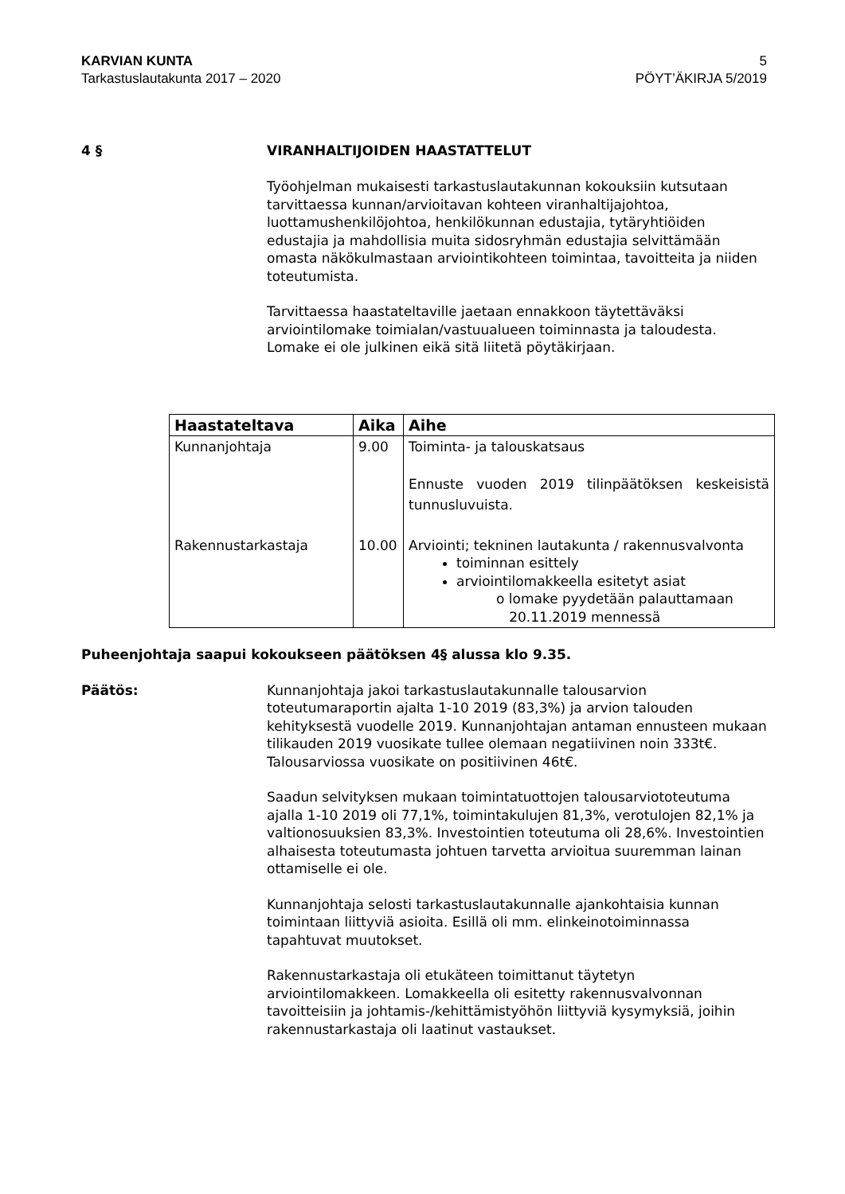KARVIAN KUNTA 5
Tarkastuslautakunta 2017 – 2020 PÖYT’ÄKIRJA 5/2019
4 § VIRANHALTIJOIDEN HAASTATTELUT
Työohjelman mukaisesti tarkastuslautakunnan kokouksiin kutsutaan tarvittaessa kunnan/arvioitavan kohteen viranhaltijajohtoa, luottamushenkilöjohtoa, henkilökunnan edustajia, tytäryhtiöiden edustajia ja mahdollisia muita sidosryhmän edustajia selvittämään omasta näkökulmastaan arviointikohteen toimintaa, tavoitteita ja niiden toteutumista.
Tarvittaessa haastateltaville jaetaan ennakkoon täytettäväksi arviointilomake toimialan/vastuualueen toiminnasta ja taloudesta. Lomake ei ole julkinen eikä sitä liitetä pöytäkirjaan.
| Haastateltava | Aika | Aihe |
| --- | --- | --- |
| Kunnanjohtaja | 9.00 | Toiminta- ja talouskatsaus Ennuste vuoden 2019 tilinpäätöksen keskeisistä tunnusluvuista. |
| Rakennustarkastaja | 10.00 | Arviointi; tekninen lautakunta / rakennusvalvonta toiminnan esittely arviointilomakkeella esitetyt asiat o lomake pyydetään palauttamaan 20.11.2019 mennessä |
Puheenjohtaja saapui kokoukseen päätöksen 4§ alussa klo 9.35.
Päätös: Kunnanjohtaja jakoi tarkastuslautakunnalle talousarvion toteutumaraportin ajalta 1-10 2019 (83,3%) ja arvion talouden kehityksestä vuodelle 2019. Kunnanjohtajan antaman ennusteen mukaan tilikauden 2019 vuosikate tullee olemaan negatiivinen noin 333t€. Talousarviossa vuosikate on positiivinen 46t€.
Saadun selvityksen mukaan toimintatuottojen talousarviototeutuma ajalla 1-10 2019 oli 77,1%, toimintakulujen 81,3%, verotulojen 82,1% ja valtionosuuksien 83,3%. Investointien toteutuma oli 28,6%. Investointien alhaisesta toteutumasta johtuen tarvetta arvioitua suuremman lainan ottamiselle ei ole.
Kunnanjohtaja selosti tarkastuslautakunnalle ajankohtaisia kunnan toimintaan liittyviä asioita. Esillä oli mm. elinkeinotoiminnassa tapahtuvat muutokset.
Rakennustarkastaja oli etukäteen toimittanut täytetyn arviointilomakkeen. Lomakkeella oli esitetty rakennusvalvonnan tavoitteisiin ja johtamis-/kehittämistyöhön liittyviä kysymyksiä, joihin rakennustarkastaja oli laatinut vastaukset.